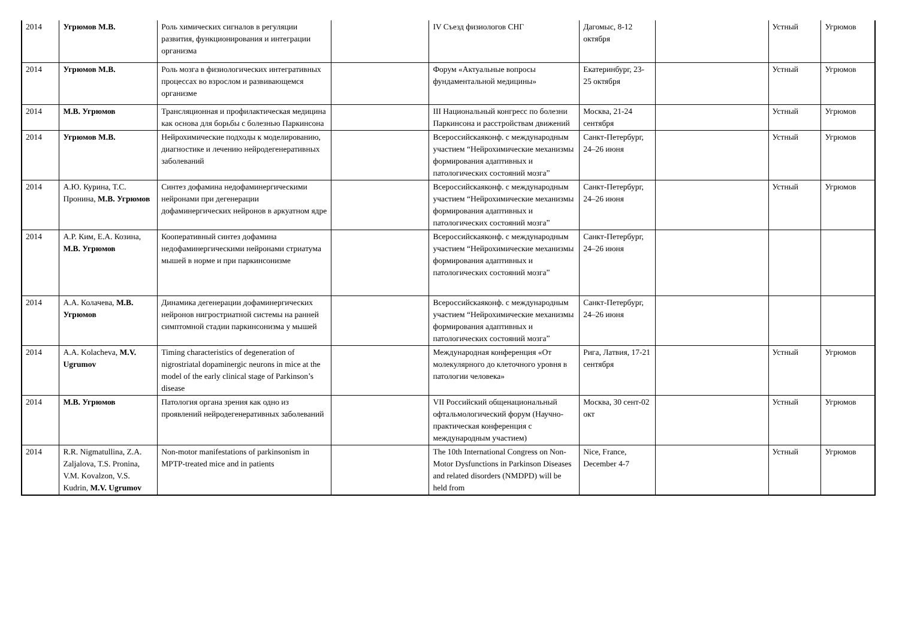| 2014 | Угрюмов М.В. | Роль химических сигналов в регуляции развития, функционирования и интеграции организма | | IV Съезд физиологов СНГ | Дагомыс, 8-12 октября | | Устный | Угрюмов |
| 2014 | Угрюмов М.В. | Роль мозга в физиологических интегративных процессах во взрослом и развивающемся организме | | Форум «Актуальные вопросы фундаментальной медицины» | Екатеринбург, 23-25 октября | | Устный | Угрюмов |
| 2014 | М.В. Угрюмов | Трансляционная и профилактическая медицина как основа для борьбы с болезнью Паркинсона | | III Национальный конгресс по болезни Паркинсона и расстройствам движений | Москва, 21-24 сентября | | Устный | Угрюмов |
| 2014 | Угрюмов М.В. | Нейрохимические подходы к моделированию, диагностике и лечению нейродегенеративных заболеваний | | Всероссийскаяконф. с международным участием “Нейрохимические механизмы формирования адаптивных и патологических состояний мозга” | Санкт-Петербург, 24–26 июня | | Устный | Угрюмов |
| 2014 | А.Ю. Курина, Т.С. Пронина, М.В. Угрюмов | Синтез дофамина недофаминергическими нейронами при дегенерации дофаминергических нейронов в аркуатном ядре | | Всероссийскаяконф. с международным участием “Нейрохимические механизмы формирования адаптивных и патологических состояний мозга” | Санкт-Петербург, 24–26 июня | | Устный | Угрюмов |
| 2014 | А.Р. Ким, Е.А. Козина, М.В. Угрюмов | Кооперативный синтез дофамина недофаминергическими нейронами стриатума мышей в норме и при паркинсонизме | | Всероссийскаяконф. с международным участием “Нейрохимические механизмы формирования адаптивных и патологических состояний мозга” | Санкт-Петербург, 24–26 июня | | | |
| 2014 | А.А. Колачева, М.В. Угрюмов | Динамика дегенерации дофаминергических нейронов нигростриатной системы на ранней симптомной стадии паркинсонизма у мышей | | Всероссийскаяконф. с международным участием “Нейрохимические механизмы формирования адаптивных и патологических состояний мозга” | Санкт-Петербург, 24–26 июня | | | |
| 2014 | A.A. Kolacheva, M.V. Ugrumov | Timing characteristics of degeneration of nigrostriatal dopaminergic neurons in mice at the model of the early clinical stage of Parkinson’s disease | | Международная конференция «От молекулярного до клеточного уровня в патологии человека» | Рига, Латвия, 17-21 сентября | | Устный | Угрюмов |
| 2014 | М.В. Угрюмов | Патология органа зрения как одно из проявлений нейродегенеративных заболеваний | | VII Российский общенациональный офтальмологический форум (Научно-практическая конференция с международным участием) | Москва, 30 сент-02 окт | | Устный | Угрюмов |
| 2014 | R.R. Nigmatullina, Z.A. Zaljalova, T.S. Pronina, V.M. Kovalzon, V.S. Kudrin, M.V. Ugrumov | Non-motor manifestations of parkinsonism in MPTP-treated mice and in patients | | The 10th International Congress on Non-Motor Dysfunctions in Parkinson Diseases and related disorders (NMDPD) will be held from | Nice, France, December 4-7 | | Устный | Угрюмов |